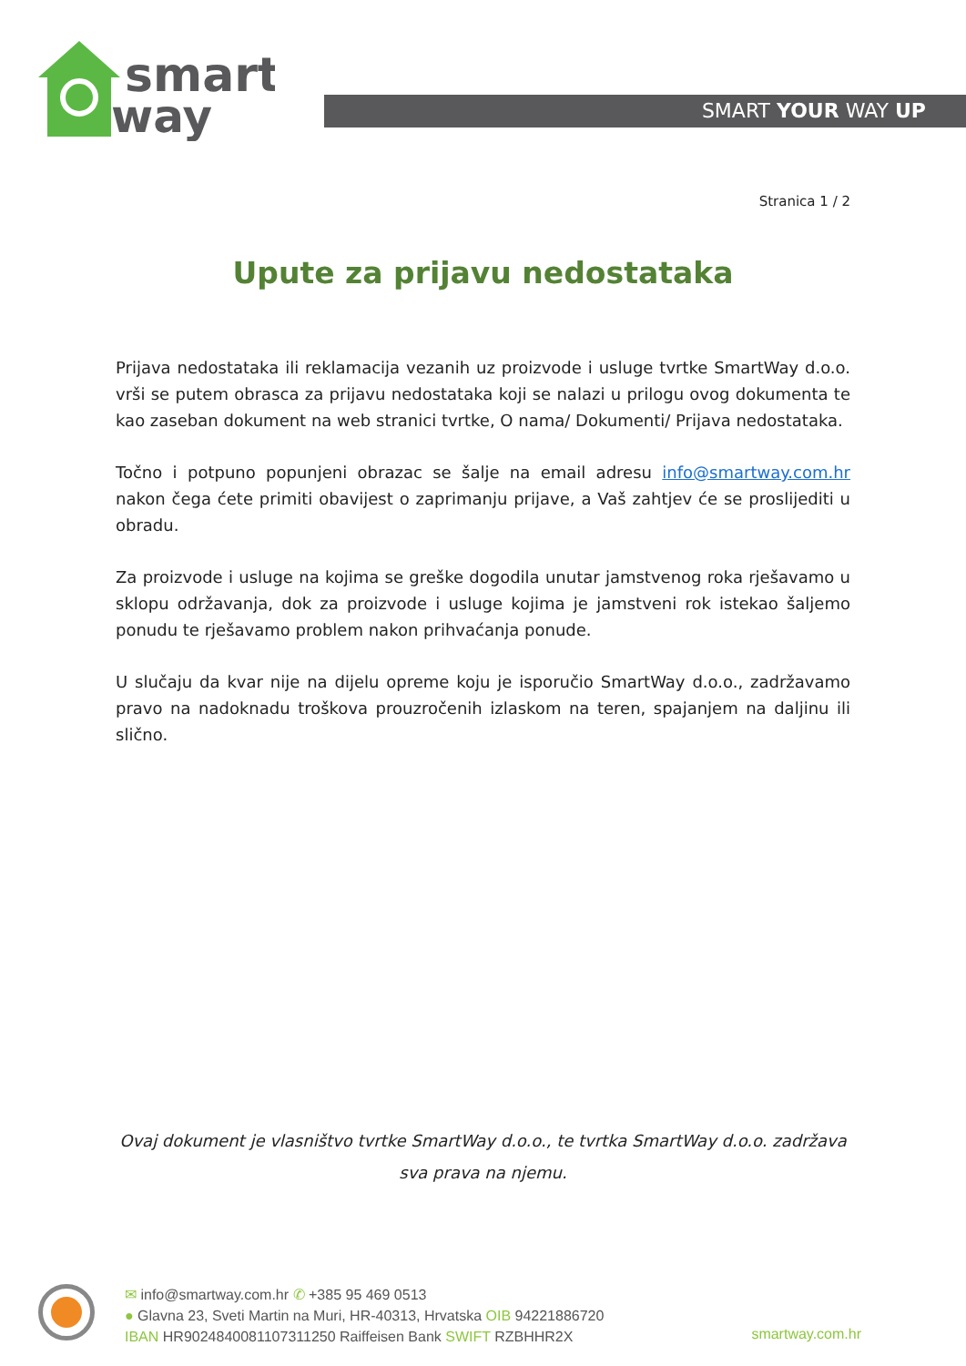smart
way
SMART YOUR WAY UP
Stranica 1 / 2
Upute za prijavu nedostataka
Prijava nedostataka ili reklamacija vezanih uz proizvode i usluge tvrtke SmartWay d.o.o. vrši se putem obrasca za prijavu nedostataka koji se nalazi u prilogu ovog dokumenta te kao zaseban dokument na web stranici tvrtke, O nama/ Dokumenti/ Prijava nedostataka.
Točno i potpuno popunjeni obrazac se šalje na email adresu info@smartway.com.hr nakon čega ćete primiti obavijest o zaprimanju prijave, a Vaš zahtjev će se proslijediti u obradu.
Za proizvode i usluge na kojima se greške dogodila unutar jamstvenog roka rješavamo u sklopu održavanja, dok za proizvode i usluge kojima je jamstveni rok istekao šaljemo ponudu te rješavamo problem nakon prihvaćanja ponude.
U slučaju da kvar nije na dijelu opreme koju je isporučio SmartWay d.o.o., zadržavamo pravo na nadoknadu troškova prouzročenih izlaskom na teren, spajanjem na daljinu ili slično.
Ovaj dokument je vlasništvo tvrtke SmartWay d.o.o., te tvrtka SmartWay d.o.o. zadržava sva prava na njemu.
✉ info@smartway.com.hr ✆ +385 95 469 0513
● Glavna 23, Sveti Martin na Muri, HR-40313, Hrvatska OIB 94221886720
IBAN HR9024840081107311250 Raiffeisen Bank SWIFT RZBHHR2X
smartway.com.hr